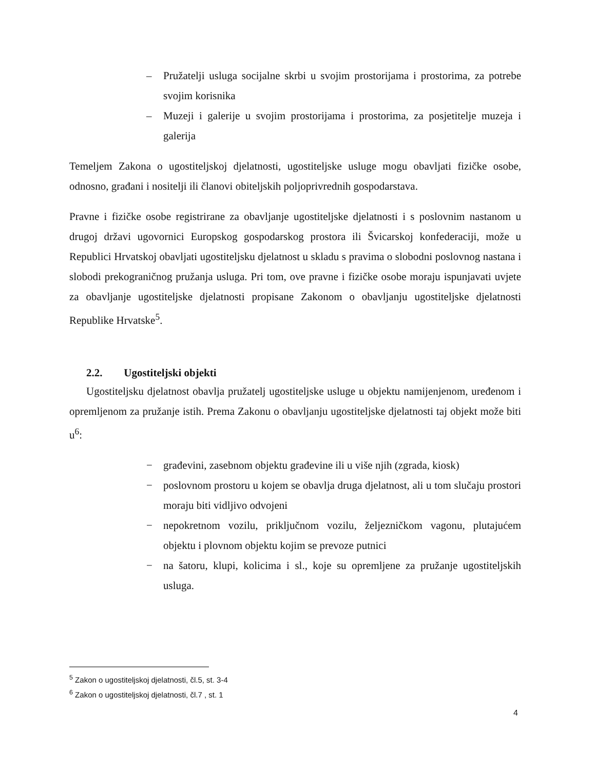– Pružatelji usluga socijalne skrbi u svojim prostorijama i prostorima, za potrebe svojim korisnika
– Muzeji i galerije u svojim prostorijama i prostorima, za posjetitelje muzeja i galerija
Temeljem Zakona o ugostiteljskoj djelatnosti, ugostiteljske usluge mogu obavljati fizičke osobe, odnosno, građani i nositelji ili članovi obiteljskih poljoprivrednih gospodarstava.
Pravne i fizičke osobe registrirane za obavljanje ugostiteljske djelatnosti i s poslovnim nastanom u drugoj državi ugovornici Europskog gospodarskog prostora ili Švicarskoj konfederaciji, može u Republici Hrvatskoj obavljati ugostiteljsku djelatnost u skladu s pravima o slobodni poslovnog nastana i slobodi prekograničnog pružanja usluga. Pri tom, ove pravne i fizičke osobe moraju ispunjavati uvjete za obavljanje ugostiteljske djelatnosti propisane Zakonom o obavljanju ugostiteljske djelatnosti Republike Hrvatske<sup>5</sup>.
2.2. Ugostiteljski objekti
Ugostiteljsku djelatnost obavlja pružatelj ugostiteljske usluge u objektu namijenjenom, uređenom i opremljenom za pružanje istih. Prema Zakonu o obavljanju ugostiteljske djelatnosti taj objekt može biti u<sup>6</sup>:
− građevini, zasebnom objektu građevine ili u više njih (zgrada, kiosk)
− poslovnom prostoru u kojem se obavlja druga djelatnost, ali u tom slučaju prostori moraju biti vidljivo odvojeni
− nepokretnom vozilu, priključnom vozilu, željezničkom vagonu, plutajućem objektu i plovnom objektu kojim se prevoze putnici
− na šatoru, klupi, kolicima i sl., koje su opremljene za pružanje ugostiteljskih usluga.
<sup>5</sup> Zakon o ugostiteljskoj djelatnosti, čl.5, st. 3-4
<sup>6</sup> Zakon o ugostiteljskoj djelatnosti, čl.7 , st. 1
4